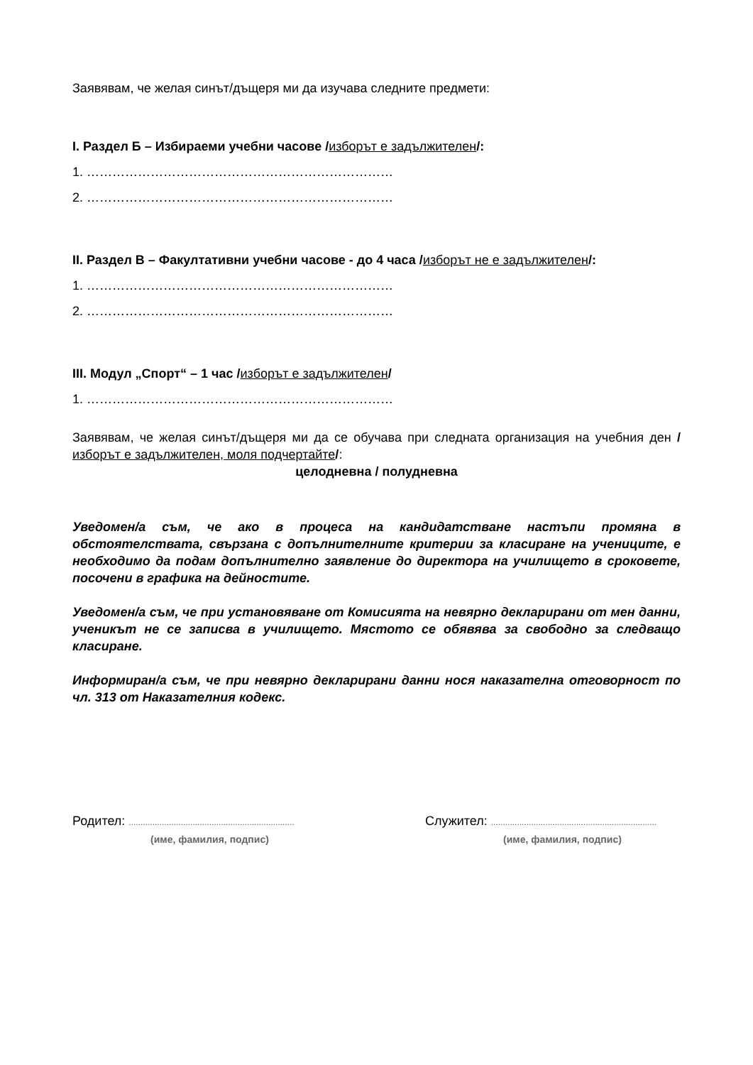Заявявам, че желая синът/дъщеря ми да изучава следните предмети:
I. Раздел Б – Избираеми учебни часове /изборът е задължителен/:
1. ………………………………………………………………
2. ………………………………………………………………
II. Раздел В – Факултативни учебни часове - до 4 часа /изборът не е задължителен/:
1. ………………………………………………………………
2. ………………………………………………………………
III. Модул „Спорт“ – 1 час /изборът е задължителен/
1. ………………………………………………………………
Заявявам, че желая синът/дъщеря ми да се обучава при следната организация на учебния ден /изборът е задължителен, моля подчертайте/:
целодневна / полудневна
Уведомен/а съм, че ако в процеса на кандидатстване настъпи промяна в обстоятелствата, свързана с допълнителните критерии за класиране на учениците, е необходимо да подам допълнително заявление до директора на училището в сроковете, посочени в графика на дейностите.
Уведомен/а съм, че при установяване от Комисията на невярно декларирани от мен данни, ученикът не се записва в училището. Мястото се обявява за свободно за следващо класиране.
Информиран/а съм, че при невярно декларирани данни нося наказателна отговорност по чл. 313 от Наказателния кодекс.
Родител: ......................................................................
(име, фамилия, подпис)
Служител: ......................................................................
(име, фамилия, подпис)